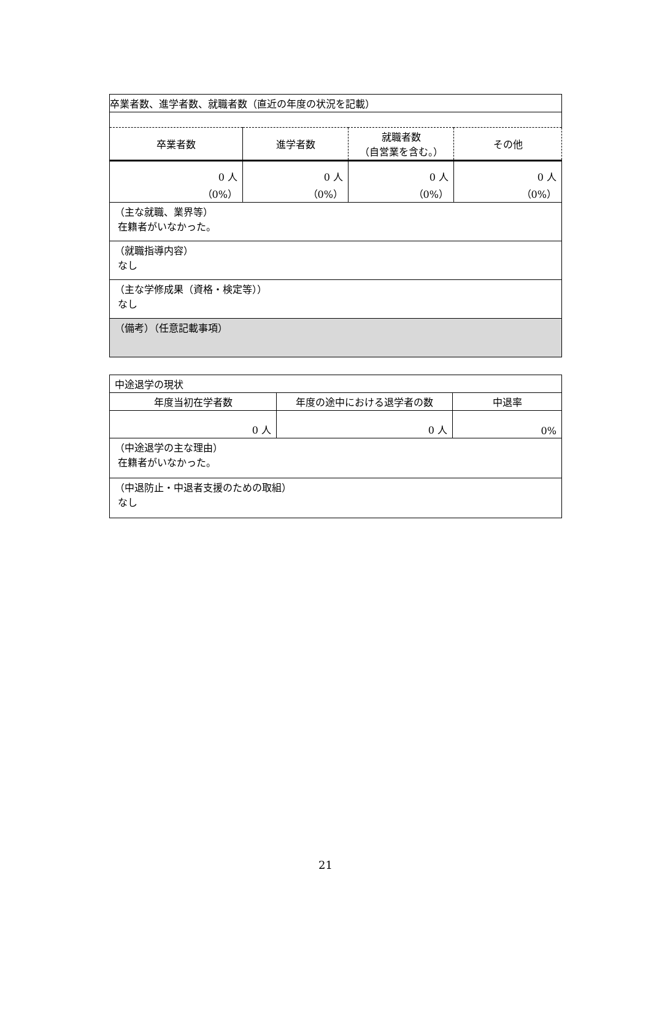| 卒業者数、進学者数、就職者数（直近の年度の状況を記載） | | | |
| 卒業者数 | 進学者数 | 就職者数 （自営業を含む。） | その他 |
| 0 人 （0%） | 0 人 （0%） | 0 人 （0%） | 0 人 （0%） |
| （主な就職、業界等） 在籍者がいなかった。 | | | |
| （就職指導内容） なし | | | |
| （主な学修成果（資格・検定等）） なし | | | |
| （備考）（任意記載事項） | | | |
| 中途退学の現状 | | |
| 年度当初在学者数 | 年度の途中における退学者の数 | 中退率 |
| 0 人 | 0 人 | 0% |
| （中途退学の主な理由） 在籍者がいなかった。 | | |
| （中退防止・中退者支援のための取組） なし | | |
21